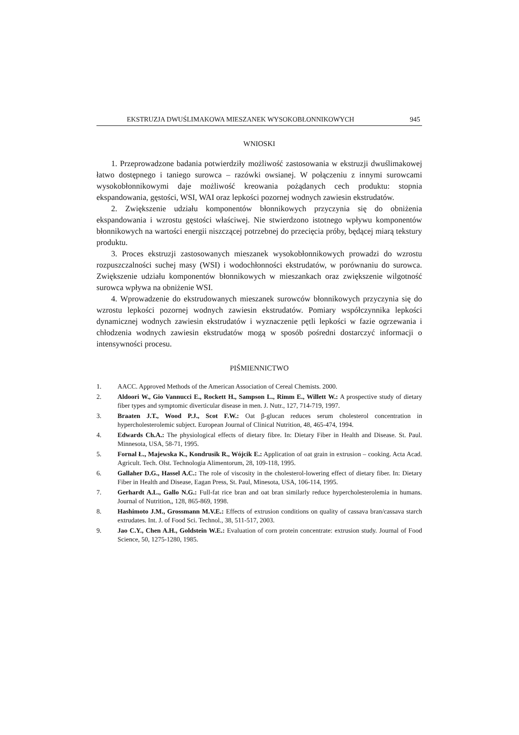EKSTRUZJA DWUŚLIMAKOWA MIESZANEK WYSOKOBŁONNIKOWYCH 945
WNIOSKI
1. Przeprowadzone badania potwierdziły możliwość zastosowania w ekstruzji dwuślimakowej łatwo dostępnego i taniego surowca – razówki owsianej. W połączeniu z innymi surowcami wysokobłonnikowymi daje możliwość kreowania pożądanych cech produktu: stopnia ekspandowania, gęstości, WSI, WAI oraz lepkości pozornej wodnych zawiesin ekstrudatów.
2. Zwiększenie udziału komponentów błonnikowych przyczynia się do obniżenia ekspandowania i wzrostu gęstości właściwej. Nie stwierdzono istotnego wpływu komponentów błonnikowych na wartości energii niszczącej potrzebnej do przecięcia próby, będącej miarą tekstury produktu.
3. Proces ekstruzji zastosowanych mieszanek wysokobłonnikowych prowadzi do wzrostu rozpuszczalności suchej masy (WSI) i wodochłonności ekstrudatów, w porównaniu do surowca. Zwiększenie udziału komponentów błonnikowych w mieszankach oraz zwiększenie wilgotność surowca wpływa na obniżenie WSI.
4. Wprowadzenie do ekstrudowanych mieszanek surowców błonnikowych przyczynia się do wzrostu lepkości pozornej wodnych zawiesin ekstrudatów. Pomiary współczynnika lepkości dynamicznej wodnych zawiesin ekstrudatów i wyznaczenie pętli lepkości w fazie ogrzewania i chłodzenia wodnych zawiesin ekstrudatów mogą w sposób pośredni dostarczyć informacji o intensywności procesu.
PIŚMIENNICTWO
1. AACC. Approved Methods of the American Association of Cereal Chemists. 2000.
2. Aldoori W., Gio Vannucci E., Rockett H., Sampson L., Rimm E., Willett W.: A prospective study of dietary fiber types and symptomic diverticular disease in men. J. Nutr., 127, 714-719, 1997.
3. Braaten J.T., Wood P.J., Scot F.W.: Oat β-glucan reduces serum cholesterol concentration in hypercholesterolemic subject. European Journal of Clinical Nutrition, 48, 465-474, 1994.
4. Edwards Ch.A.: The physiological effects of dietary fibre. In: Dietary Fiber in Health and Disease. St. Paul. Minnesota, USA, 58-71, 1995.
5. Fornal Ł., Majewska K., Kondrusik R., Wójcik E.: Application of oat grain in extrusion – cooking. Acta Acad. Agricult. Tech. Olst. Technologia Alimentorum, 28, 109-118, 1995.
6. Gallaher D.G., Hassel A.C.: The role of viscosity in the cholesterol-lowering effect of dietary fiber. In: Dietary Fiber in Health and Disease, Eagan Press, St. Paul, Minesota, USA, 106-114, 1995.
7. Gerhardt A.L., Gallo N.G.: Full-fat rice bran and oat bran similarly reduce hypercholesterolemia in humans. Journal of Nutrition,, 128, 865-869, 1998.
8. Hashimoto J.M., Grossmann M.V.E.: Effects of extrusion conditions on quality of cassava bran/cassava starch extrudates. Int. J. of Food Sci. Technol., 38, 511-517, 2003.
9. Jao C.Y., Chen A.H., Goldstein W.E.: Evaluation of corn protein concentrate: extrusion study. Journal of Food Science, 50, 1275-1280, 1985.